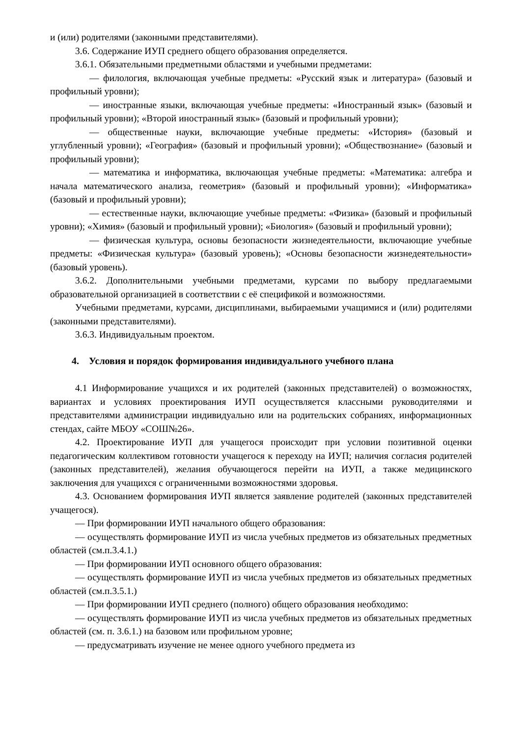и (или) родителями (законными представителями).
3.6. Содержание ИУП среднего общего образования определяется.
3.6.1. Обязательными предметными областями и учебными предметами:
— филология, включающая учебные предметы: «Русский язык и литература» (базовый и профильный уровни);
— иностранные языки, включающая учебные предметы: «Иностранный язык» (базовый и профильный уровни); «Второй иностранный язык» (базовый и профильный уровни);
— общественные науки, включающие учебные предметы: «История» (базовый и углубленный уровни); «География» (базовый и профильный уровни); «Обществознание» (базовый и профильный уровни);
— математика и информатика, включающая учебные предметы: «Математика: алгебра и начала математического анализа, геометрия» (базовый и профильный уровни); «Информатика» (базовый и профильный уровни);
— естественные науки, включающие учебные предметы: «Физика» (базовый и профильный уровни); «Химия» (базовый и профильный уровни); «Биология» (базовый и профильный уровни);
— физическая культура, основы безопасности жизнедеятельности, включающие учебные предметы: «Физическая культура» (базовый уровень); «Основы безопасности жизнедеятельности» (базовый уровень).
3.6.2. Дополнительными учебными предметами, курсами по выбору предлагаемыми образовательной организацией в соответствии с её спецификой и возможностями.
Учебными предметами, курсами, дисциплинами, выбираемыми учащимися и (или) родителями (законными представителями).
3.6.3. Индивидуальным проектом.
4. Условия и порядок формирования индивидуального учебного плана
4.1 Информирование учащихся и их родителей (законных представителей) о возможностях, вариантах и условиях проектирования ИУП осуществляется классными руководителями и представителями администрации индивидуально или на родительских собраниях, информационных стендах, сайте МБОУ «СОШ№26».
4.2. Проектирование ИУП для учащегося происходит при условии позитивной оценки педагогическим коллективом готовности учащегося к переходу на ИУП; наличия согласия родителей (законных представителей), желания обучающегося перейти на ИУП, а также медицинского заключения для учащихся с ограниченными возможностями здоровья.
4.3. Основанием формирования ИУП является заявление родителей (законных представителей учащегося).
— При формировании ИУП начального общего образования:
— осуществлять формирование ИУП из числа учебных предметов из обязательных предметных областей (см.п.3.4.1.)
— При формировании ИУП основного общего образования:
— осуществлять формирование ИУП из числа учебных предметов из обязательных предметных областей (см.п.3.5.1.)
— При формировании ИУП среднего (полного) общего образования необходимо:
— осуществлять формирование ИУП из числа учебных предметов из обязательных предметных областей (см. п. 3.6.1.) на базовом или профильном уровне;
— предусматривать изучение не менее одного учебного предмета из